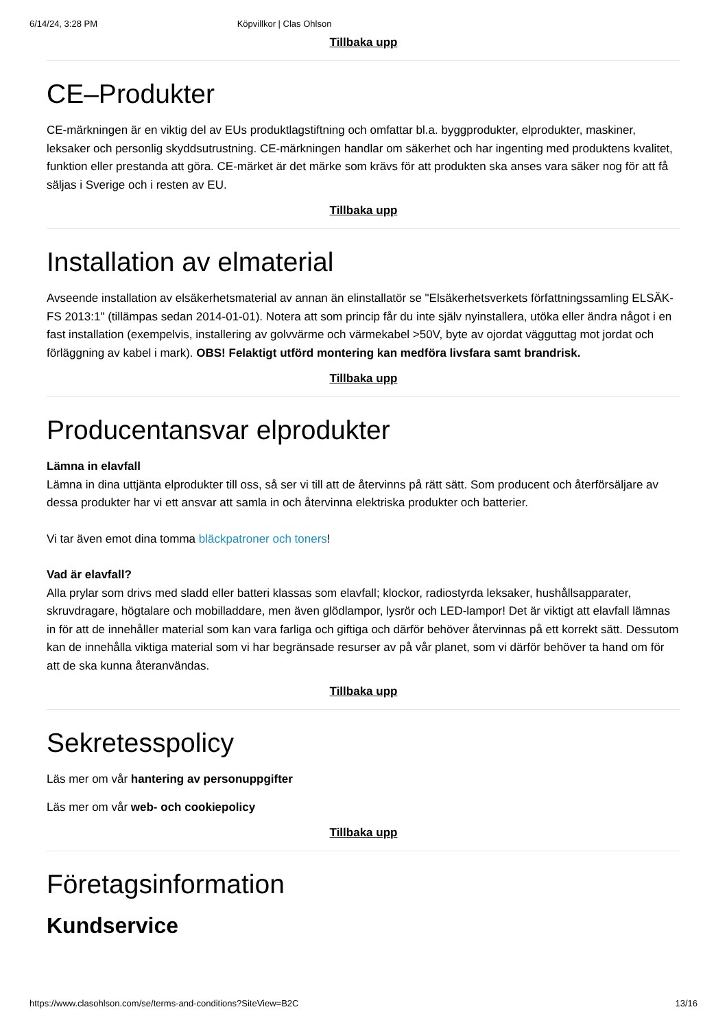6/14/24, 3:28 PM Köpvillkor | Clas Ohlson
Tillbaka upp
CE–Produkter
CE-märkningen är en viktig del av EUs produktlagstiftning och omfattar bl.a. byggprodukter, elprodukter, maskiner, leksaker och personlig skyddsutrustning. CE-märkningen handlar om säkerhet och har ingenting med produktens kvalitet, funktion eller prestanda att göra. CE-märket är det märke som krävs för att produkten ska anses vara säker nog för att få säljas i Sverige och i resten av EU.
Tillbaka upp
Installation av elmaterial
Avseende installation av elsäkerhetsmaterial av annan än elinstallatör se "Elsäkerhetsverkets författningssamling ELSÄK-FS 2013:1" (tillämpas sedan 2014-01-01). Notera att som princip får du inte själv nyinstallera, utöka eller ändra något i en fast installation (exempelvis, installering av golvvärme och värmekabel >50V, byte av ojordat vägguttag mot jordat och förläggning av kabel i mark). OBS! Felaktigt utförd montering kan medföra livsfara samt brandrisk.
Tillbaka upp
Producentansvar elprodukter
Lämna in elavfall
Lämna in dina uttjänta elprodukter till oss, så ser vi till att de återvinns på rätt sätt. Som producent och återförsäljare av dessa produkter har vi ett ansvar att samla in och återvinna elektriska produkter och batterier.
Vi tar även emot dina tomma bläckpatroner och toners!
Vad är elavfall?
Alla prylar som drivs med sladd eller batteri klassas som elavfall; klockor, radiostyrda leksaker, hushållsapparater, skruvdragare, högtalare och mobilladdare, men även glödlampor, lysrör och LED-lampor! Det är viktigt att elavfall lämnas in för att de innehåller material som kan vara farliga och giftiga och därför behöver återvinnas på ett korrekt sätt. Dessutom kan de innehålla viktiga material som vi har begränsade resurser av på vår planet, som vi därför behöver ta hand om för att de ska kunna återanvändas.
Tillbaka upp
Sekretesspolicy
Läs mer om vår hantering av personuppgifter
Läs mer om vår web- och cookiepolicy
Tillbaka upp
Företagsinformation
Kundservice
https://www.clasohlson.com/se/terms-and-conditions?SiteView=B2C 13/16